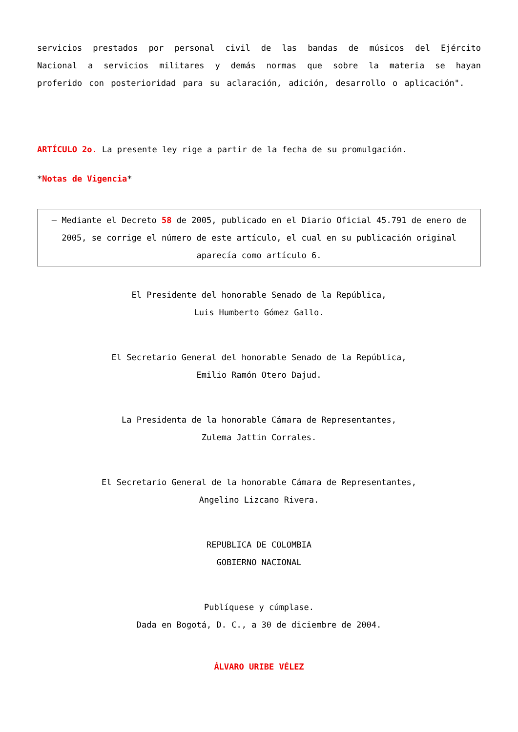servicios prestados por personal civil de las bandas de músicos del Ejército Nacional a servicios militares y demás normas que sobre la materia se hayan proferido con posterioridad para su aclaración, adición, desarrollo o aplicación".
ARTÍCULO 2o. La presente ley rige a partir de la fecha de su promulgación.
*Notas de Vigencia*
– Mediante el Decreto 58 de 2005, publicado en el Diario Oficial 45.791 de enero de 2005, se corrige el número de este artículo, el cual en su publicación original aparecía como artículo 6.
El Presidente del honorable Senado de la República,
Luis Humberto Gómez Gallo.
El Secretario General del honorable Senado de la República,
Emilio Ramón Otero Dajud.
La Presidenta de la honorable Cámara de Representantes,
Zulema Jattin Corrales.
El Secretario General de la honorable Cámara de Representantes,
Angelino Lizcano Rivera.
REPUBLICA DE COLOMBIA
GOBIERNO NACIONAL
Publíquese y cúmplase.
Dada en Bogotá, D. C., a 30 de diciembre de 2004.
ÁLVARO URIBE VÉLEZ